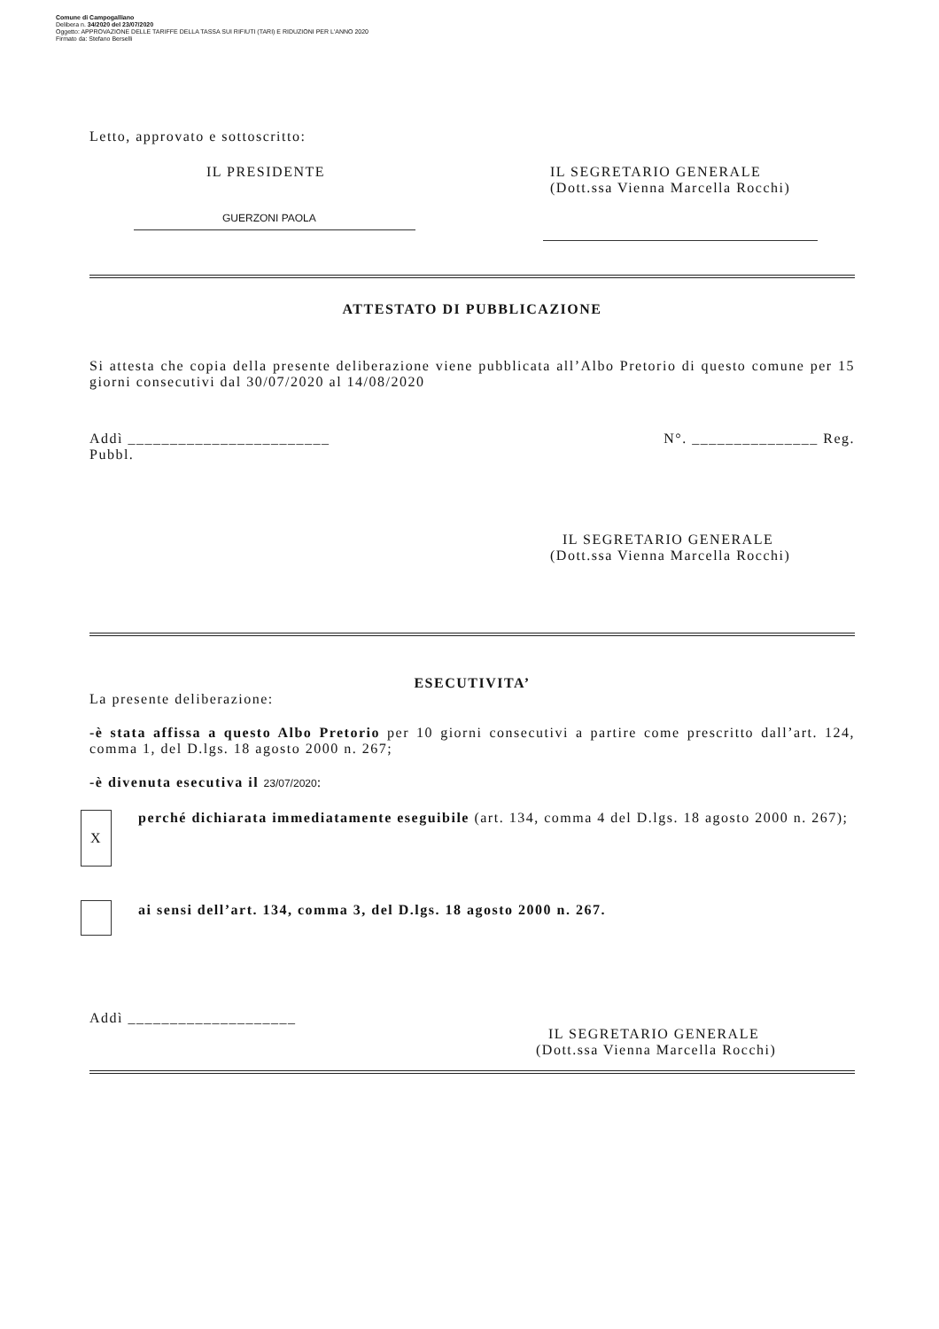Comune di Campogalliano
Delibera n. 34/2020 del 23/07/2020
Oggetto: APPROVAZIONE DELLE TARIFFE DELLA TASSA SUI RIFIUTI (TARI) E RIDUZIONI PER L'ANNO 2020
Firmato da: Stefano Berselli
Letto, approvato e sottoscritto:
IL PRESIDENTE
GUERZONI PAOLA
IL SEGRETARIO GENERALE
(Dott.ssa Vienna Marcella Rocchi)
ATTESTATO DI PUBBLICAZIONE
Si attesta che copia della presente deliberazione viene pubblicata all’Albo Pretorio di questo comune per 15 giorni consecutivi dal 30/07/2020 al 14/08/2020
Addì ________________________ N°. _______________ Reg.
Pubbl.
IL SEGRETARIO GENERALE
(Dott.ssa Vienna Marcella Rocchi)
ESECUTIVITA’
La presente deliberazione:
-è stata affissa a questo Albo Pretorio per 10 giorni consecutivi a partire come prescritto dall’art. 124, comma 1, del D.lgs. 18 agosto 2000 n. 267;
-è divenuta esecutiva il 23/07/2020:
X
perché dichiarata immediatamente eseguibile (art. 134, comma 4 del D.lgs. 18 agosto 2000 n. 267);
ai sensi dell’art. 134, comma 3, del D.lgs. 18 agosto 2000 n. 267.
Addì ____________________
IL SEGRETARIO GENERALE
(Dott.ssa Vienna Marcella Rocchi)